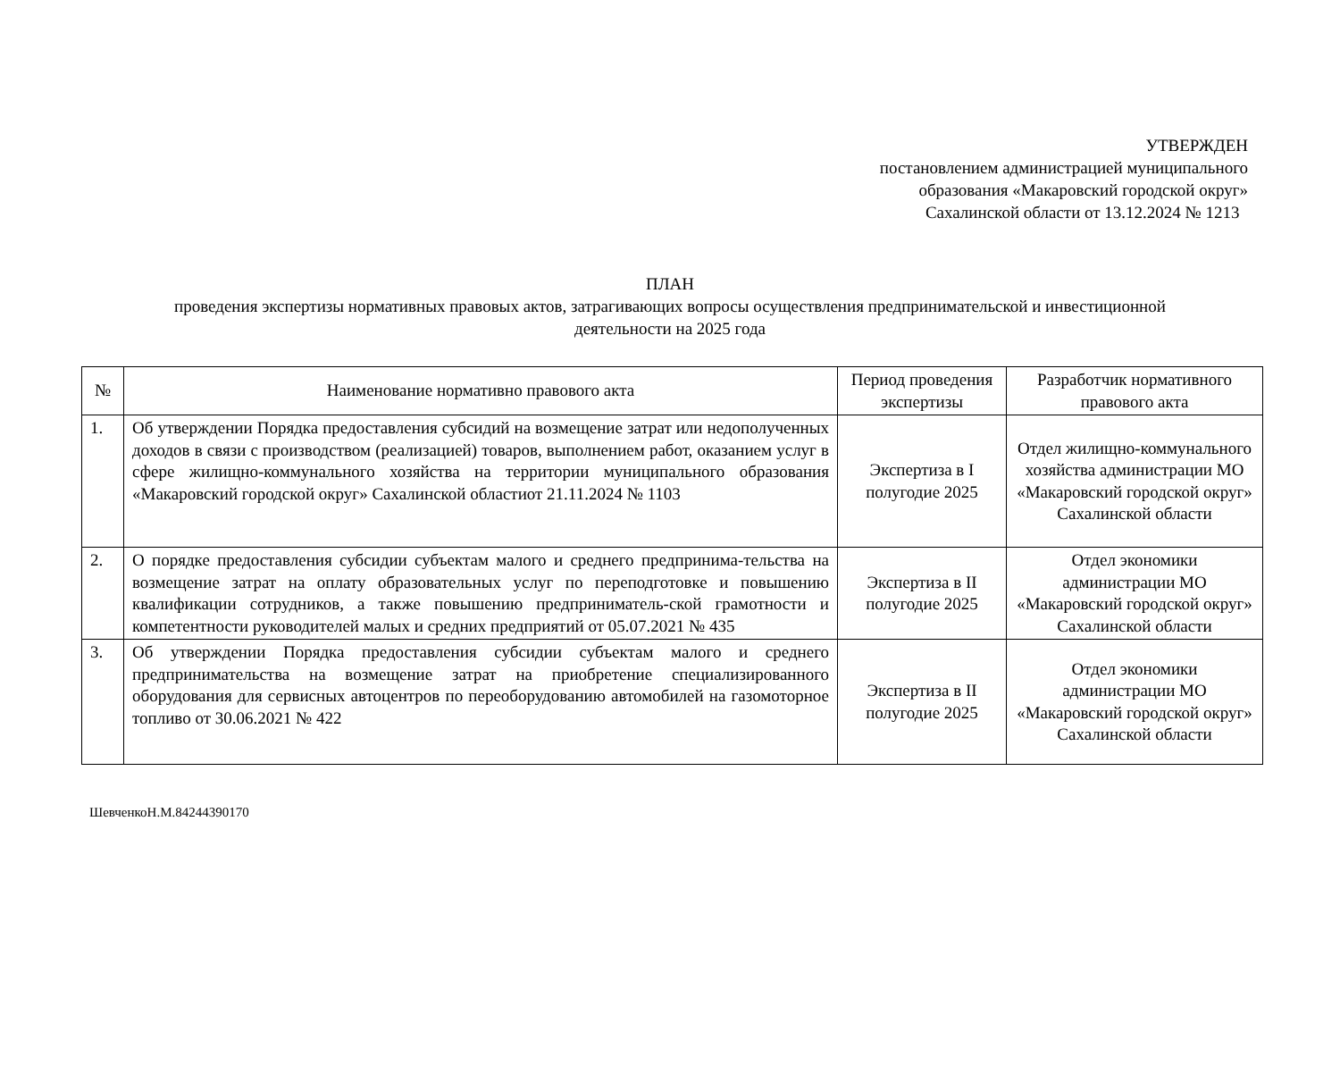УТВЕРЖДЕН
постановлением администрацией муниципального
образования «Макаровский городской округ»
Сахалинской области от 13.12.2024 № 1213
ПЛАН
проведения экспертизы нормативных правовых актов, затрагивающих вопросы осуществления предпринимательской и инвестиционной
деятельности на 2025 года
| № | Наименование нормативно правового акта | Период проведения экспертизы | Разработчик нормативного правового акта |
| --- | --- | --- | --- |
| 1. | Об утверждении Порядка предоставления субсидий на возмещение затрат или недополученных доходов в связи с производством (реализацией) товаров, выполнением работ, оказанием услуг в сфере жилищно-коммунального хозяйства на территории муниципального образования «Макаровский городской округ» Сахалинской областиот 21.11.2024 № 1103 | Экспертиза в I полугодие 2025 | Отдел жилищно-коммунального хозяйства администрации МО «Макаровский городской округ» Сахалинской области |
| 2. | О порядке предоставления субсидии субъектам малого и среднего предпринима-тельства на возмещение затрат на оплату образовательных услуг по переподготовке и повышению квалификации сотрудников, а также повышению предприниматель-ской грамотности и компетентности руководителей малых и средних предприятий от 05.07.2021 № 435 | Экспертиза в II полугодие 2025 | Отдел экономики администрации МО «Макаровский городской округ» Сахалинской области |
| 3. | Об утверждении Порядка предоставления субсидии субъектам малого и среднего предпринимательства на возмещение затрат на приобретение специализированного оборудования для сервисных автоцентров по переоборудованию автомобилей на газомоторное топливо от 30.06.2021 № 422 | Экспертиза в II полугодие 2025 | Отдел экономики администрации МО «Макаровский городской округ» Сахалинской области |
ШевченкоН.М.84244390170